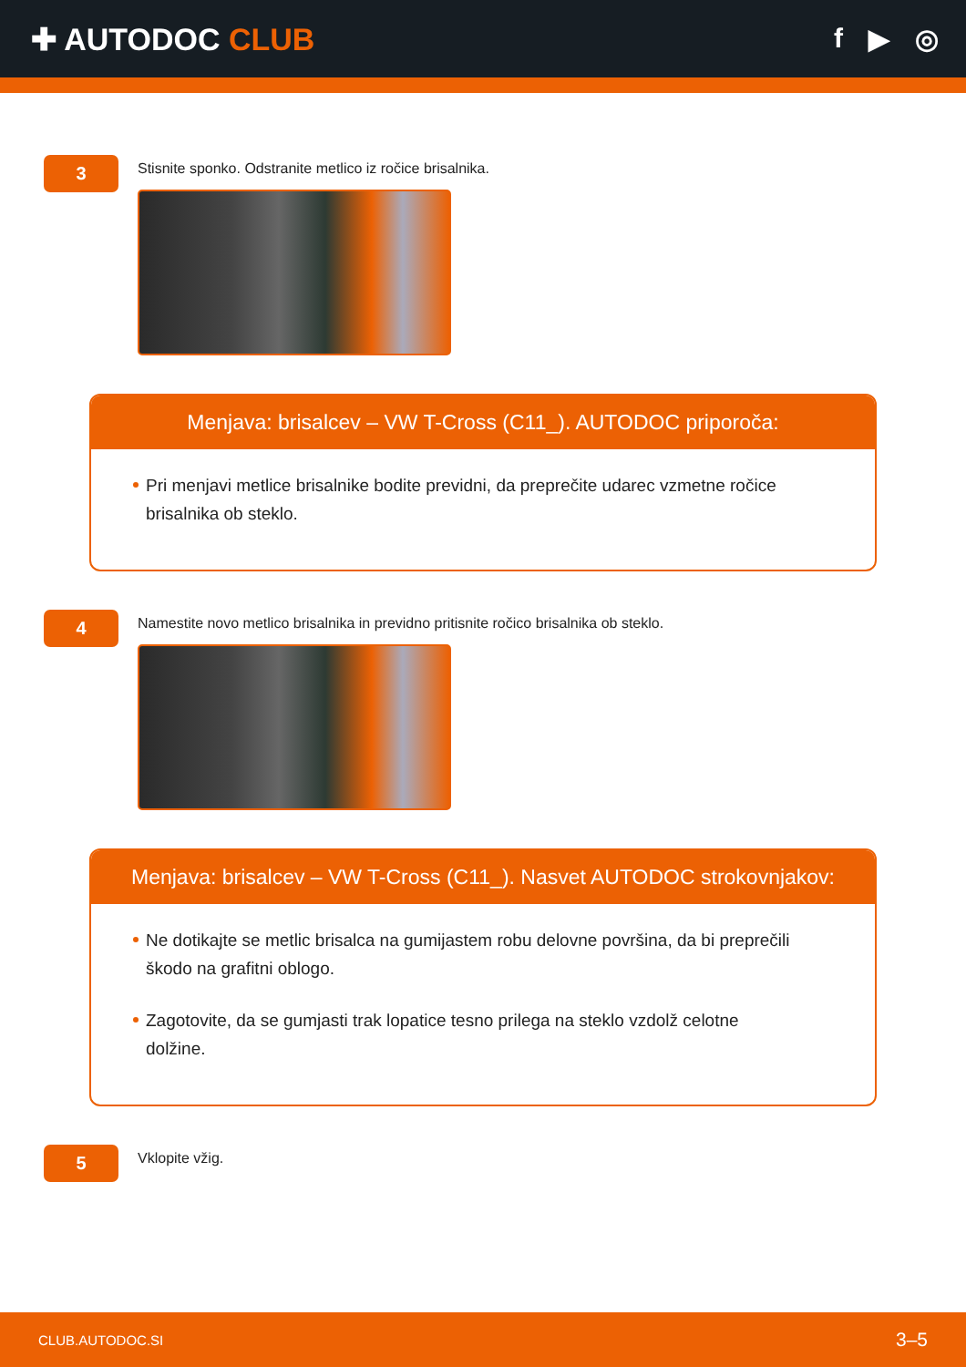✚ AUTODOC CLUB f ▶ ◎
3
Stisnite sponko. Odstranite metlico iz ročice brisalnika.
Menjava: brisalcev – VW T-Cross (C11_). AUTODOC priporoča:
Pri menjavi metlice brisalnike bodite previdni, da preprečite udarec vzmetne ročice brisalnika ob steklo.
4
Namestite novo metlico brisalnika in previdno pritisnite ročico brisalnika ob steklo.
Menjava: brisalcev – VW T-Cross (C11_). Nasvet AUTODOC strokovnjakov:
Ne dotikajte se metlic brisalca na gumijastem robu delovne površina, da bi preprečili škodo na grafitni oblogo.
Zagotovite, da se gumjasti trak lopatice tesno prilega na steklo vzdolž celotne dolžine.
5
Vklopite vžig.
CLUB.AUTODOC.SI 3–5